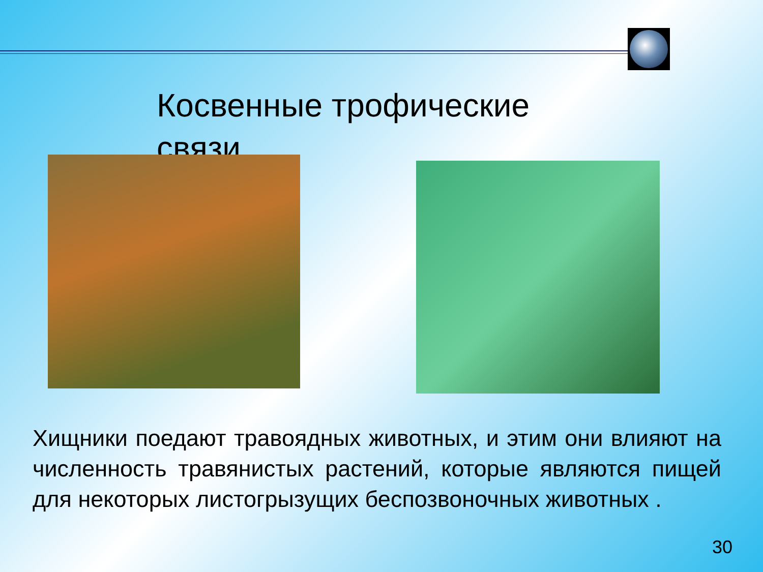Косвенные трофические связи
Хищники поедают травоядных животных, и этим они влияют на численность травянистых растений, которые являются пищей для некоторых листогрызущих беспозвоночных животных .
30